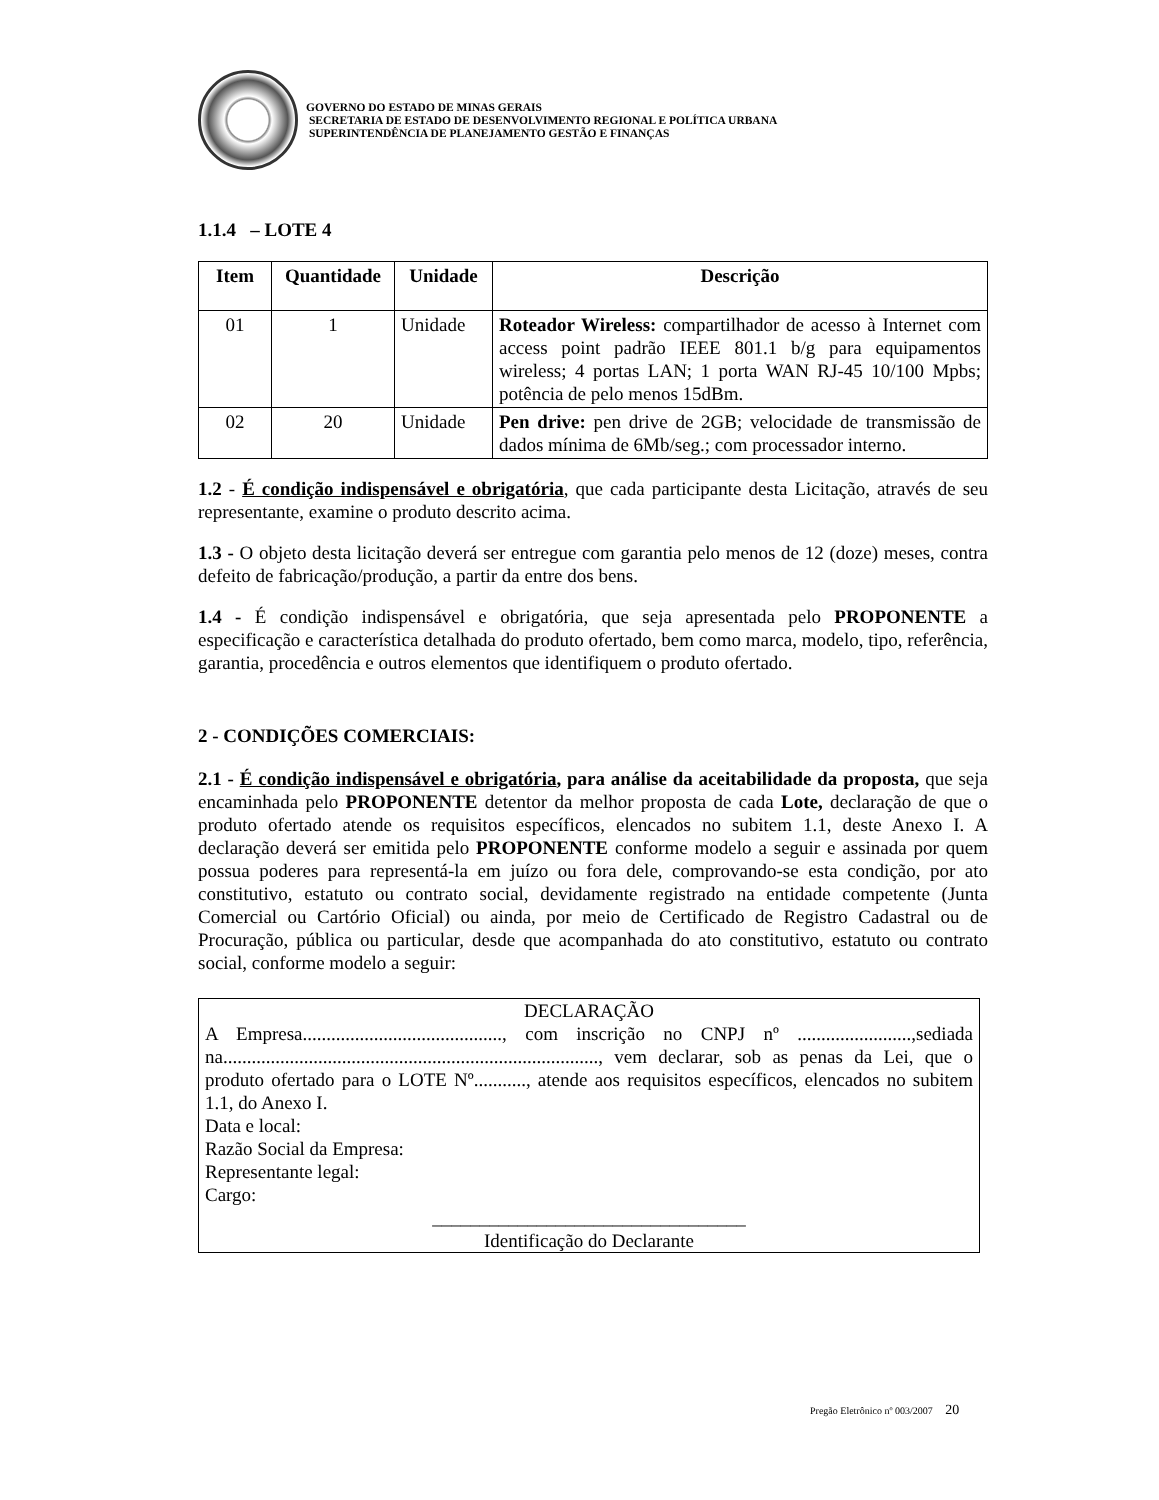GOVERNO DO ESTADO DE MINAS GERAIS
SECRETARIA DE ESTADO DE DESENVOLVIMENTO REGIONAL E POLÍTICA URBANA
SUPERINTENDÊNCIA DE PLANEJAMENTO GESTÃO E FINANÇAS
1.1.4 – LOTE 4
| Item | Quantidade | Unidade | Descrição |
| --- | --- | --- | --- |
| 01 | 1 | Unidade | Roteador Wireless: compartilhador de acesso à Internet com access point padrão IEEE 801.1 b/g para equipamentos wireless; 4 portas LAN; 1 porta WAN RJ-45 10/100 Mpbs; potência de pelo menos 15dBm. |
| 02 | 20 | Unidade | Pen drive: pen drive de 2GB; velocidade de transmissão de dados mínima de 6Mb/seg.; com processador interno. |
1.2 - É condição indispensável e obrigatória, que cada participante desta Licitação, através de seu representante, examine o produto descrito acima.
1.3 - O objeto desta licitação deverá ser entregue com garantia pelo menos de 12 (doze) meses, contra defeito de fabricação/produção, a partir da entre dos bens.
1.4 - É condição indispensável e obrigatória, que seja apresentada pelo PROPONENTE a especificação e característica detalhada do produto ofertado, bem como marca, modelo, tipo, referência, garantia, procedência e outros elementos que identifiquem o produto ofertado.
2 - CONDIÇÕES COMERCIAIS:
2.1 - É condição indispensável e obrigatória, para análise da aceitabilidade da proposta, que seja encaminhada pelo PROPONENTE detentor da melhor proposta de cada Lote, declaração de que o produto ofertado atende os requisitos específicos, elencados no subitem 1.1, deste Anexo I. A declaração deverá ser emitida pelo PROPONENTE conforme modelo a seguir e assinada por quem possua poderes para representá-la em juízo ou fora dele, comprovando-se esta condição, por ato constitutivo, estatuto ou contrato social, devidamente registrado na entidade competente (Junta Comercial ou Cartório Oficial) ou ainda, por meio de Certificado de Registro Cadastral ou de Procuração, pública ou particular, desde que acompanhada do ato constitutivo, estatuto ou contrato social, conforme modelo a seguir:
DECLARAÇÃO
A Empresa.........................................., com inscrição no CNPJ nº ........................,sediada na..............................................................................., vem declarar, sob as penas da Lei, que o produto ofertado para o LOTE Nº..........., atende aos requisitos específicos, elencados no subitem 1.1, do Anexo I.
Data e local:
Razão Social da Empresa:
Representante legal:
Cargo:
_________________________________
Identificação do Declarante
Pregão Eletrônico nº 003/2007 20